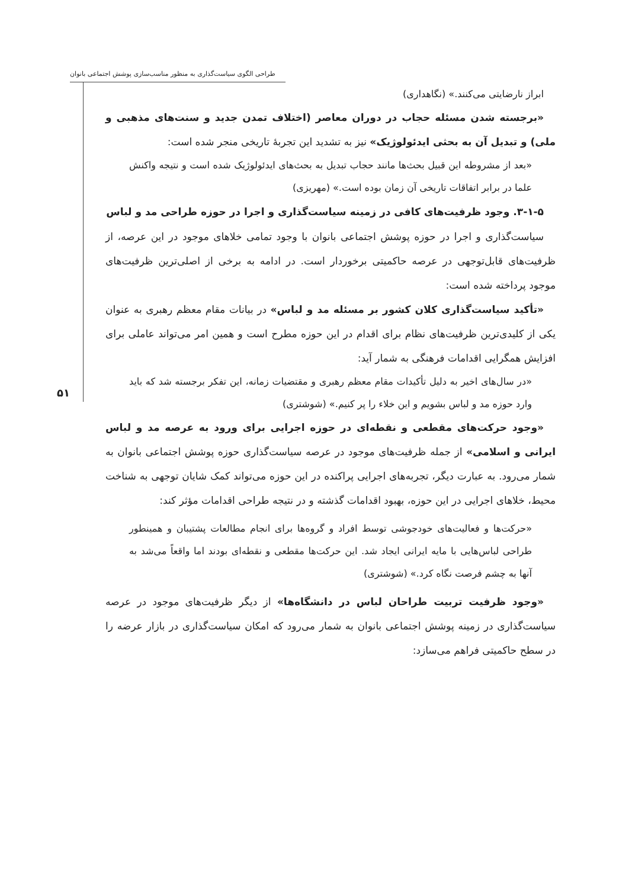طراحی الگوی سیاست‌گذاری به منظور مناسب‌سازی پوشش اجتماعی بانوان
۵۱
ابراز نارضایتی می‌کنند.» (نگاهداری)
«برجسته شدن مسئله حجاب در دوران معاصر (اختلاف تمدن جدید و سنت‌های مذهبی و ملی) و تبدیل آن به بحثی ایدئولوژیک» نیز به تشدید این تجربهٔ تاریخی منجر شده است:
«بعد از مشروطه این قبیل بحث‌ها مانند حجاب تبدیل به بحث‌های ایدئولوژیک شده است و نتیجه واکنش علما در برابر اتفاقات تاریخی آن زمان بوده است.» (مهریزی)
۳-۱-۵. وجود ظرفیت‌های کافی در زمینه سیاست‌گذاری و اجرا در حوزه طراحی مد و لباس
سیاست‌گذاری و اجرا در حوزه پوشش اجتماعی بانوان با وجود تمامی خلاهای موجود در این عرصه، از ظرفیت‌های قابل‌توجهی در عرصه حاکمیتی برخوردار است. در ادامه به برخی از اصلی‌ترین ظرفیت‌های موجود پرداخته شده است:
«تأکید سیاست‌گذاری کلان کشور بر مسئله مد و لباس» در بیانات مقام معظم رهبری به عنوان یکی از کلیدی‌ترین ظرفیت‌های نظام برای اقدام در این حوزه مطرح است و همین امر می‌تواند عاملی برای افزایش همگرایی اقدامات فرهنگی به شمار آید:
«در سال‌های اخیر به دلیل تأکیدات مقام معظم رهبری و مقتضیات زمانه، این تفکر برجسته شد که باید وارد حوزه مد و لباس بشویم و این خلاء را پر کنیم.» (شوشتری)
«وجود حرکت‌های مقطعی و نقطه‌ای در حوزه اجرایی برای ورود به عرصه مد و لباس ایرانی و اسلامی» از جمله ظرفیت‌های موجود در عرصه سیاست‌گذاری حوزه پوشش اجتماعی بانوان به شمار می‌رود. به عبارت دیگر، تجربه‌های اجرایی پراکنده در این حوزه می‌تواند کمک شایان توجهی به شناخت محیط، خلاهای اجرایی در این حوزه، بهبود اقدامات گذشته و در نتیجه طراحی اقدامات مؤثر کند:
«حرکت‌ها و فعالیت‌های خودجوشی توسط افراد و گروه‌ها برای انجام مطالعات پشتیبان و همینطور طراحی لباس‌هایی با مایه ایرانی ایجاد شد. این حرکت‌ها مقطعی و نقطه‌ای بودند اما واقعاً می‌شد به آنها به چشم فرصت نگاه کرد.» (شوشتری)
«وجود ظرفیت تربیت طراحان لباس در دانشگاه‌ها» از دیگر ظرفیت‌های موجود در عرصه سیاست‌گذاری در زمینه پوشش اجتماعی بانوان به شمار می‌رود که امکان سیاست‌گذاری در بازار عرضه را در سطح حاکمیتی فراهم می‌سازد: